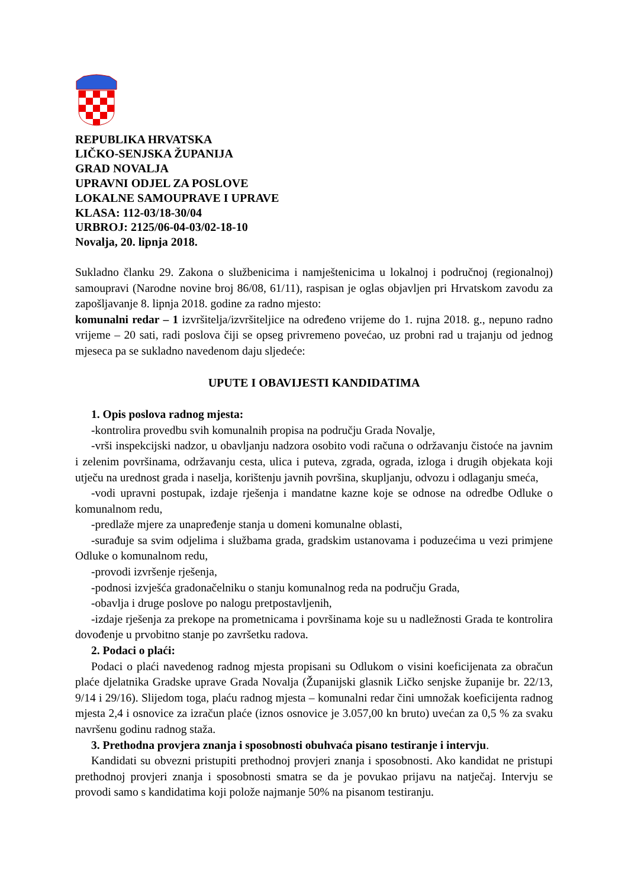REPUBLIKA HRVATSKA
LIČKO-SENJSKA ŽUPANIJA
GRAD NOVALJA
UPRAVNI ODJEL ZA POSLOVE
LOKALNE SAMOUPRAVE I UPRAVE
KLASA: 112-03/18-30/04
URBROJ: 2125/06-04-03/02-18-10
Novalja, 20. lipnja 2018.
Sukladno članku 29. Zakona o službenicima i namještenicima u lokalnoj i područnoj (regionalnoj) samoupravi (Narodne novine broj 86/08, 61/11), raspisan je oglas objavljen pri Hrvatskom zavodu za zapošljavanje 8. lipnja 2018. godine za radno mjesto:
komunalni redar – 1 izvršitelja/izvršiteljice na određeno vrijeme do 1. rujna 2018. g., nepuno radno vrijeme – 20 sati, radi poslova čiji se opseg privremeno povećao, uz probni rad u trajanju od jednog mjeseca pa se sukladno navedenom daju sljedeće:
UPUTE I OBAVIJESTI KANDIDATIMA
1. Opis poslova radnog mjesta:
-kontrolira provedbu svih komunalnih propisa na području Grada Novalje,
-vrši inspekcijski nadzor, u obavljanju nadzora osobito vodi računa o održavanju čistoće na javnim i zelenim površinama, održavanju cesta, ulica i puteva, zgrada, ograda, izloga i drugih objekata koji utječu na urednost grada i naselja, korištenju javnih površina, skupljanju, odvozu i odlaganju smeća,
-vodi upravni postupak, izdaje rješenja i mandatne kazne koje se odnose na odredbe Odluke o komunalnom redu,
-predlaže mjere za unapređenje stanja u domeni komunalne oblasti,
-surađuje sa svim odjelima i službama grada, gradskim ustanovama i poduzećima u vezi primjene Odluke o komunalnom redu,
-provodi izvršenje rješenja,
-podnosi izvješća gradonačelniku o stanju komunalnog reda na području Grada,
-obavlja i druge poslove po nalogu pretpostavljenih,
-izdaje rješenja za prekope na prometnicama i površinama koje su u nadležnosti Grada te kontrolira dovođenje u prvobitno stanje po završetku radova.
2. Podaci o plaći:
Podaci o plaći navedenog radnog mjesta propisani su Odlukom o visini koeficijenata za obračun plaće djelatnika Gradske uprave Grada Novalja (Županijski glasnik Ličko senjske županije br. 22/13, 9/14 i 29/16). Slijedom toga, plaću radnog mjesta – komunalni redar čini umnožak koeficijenta radnog mjesta 2,4 i osnovice za izračun plaće (iznos osnovice je 3.057,00 kn bruto) uvećan za 0,5 % za svaku navršenu godinu radnog staža.
3. Prethodna provjera znanja i sposobnosti obuhvaća pisano testiranje i intervju.
Kandidati su obvezni pristupiti prethodnoj provjeri znanja i sposobnosti. Ako kandidat ne pristupi prethodnoj provjeri znanja i sposobnosti smatra se da je povukao prijavu na natječaj. Intervju se provodi samo s kandidatima koji polože najmanje 50% na pisanom testiranju.